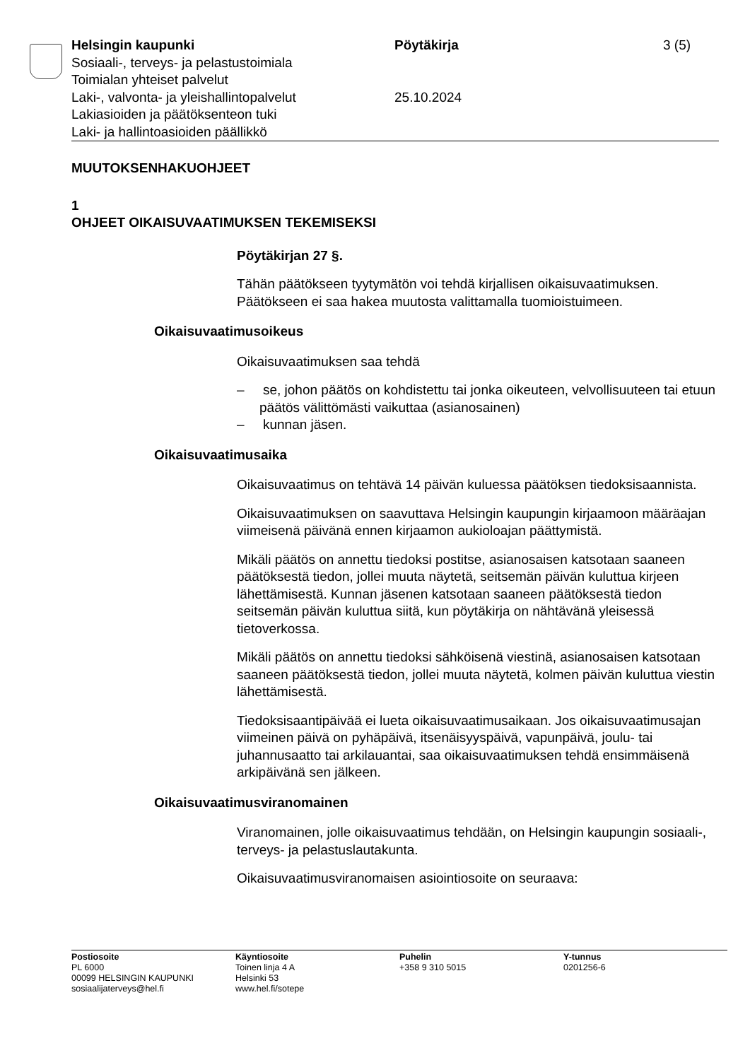Helsingin kaupunki
Sosiaali-, terveys- ja pelastustoimiala
Toimialan yhteiset palvelut
Laki-, valvonta- ja yleishallintopalvelut
Lakiasioiden ja päätöksenteon tuki
Laki- ja hallintoasioiden päällikkö
Pöytäkirja
25.10.2024
3 (5)
MUUTOKSENHAKUOHJEET
1
OHJEET OIKAISUVAATIMUKSEN TEKEMISEKSI
Pöytäkirjan 27 §.
Tähän päätökseen tyytymätön voi tehdä kirjallisen oikaisuvaatimuksen. Päätökseen ei saa hakea muutosta valittamalla tuomioistuimeen.
Oikaisuvaatimusoikeus
Oikaisuvaatimuksen saa tehdä
– se, johon päätös on kohdistettu tai jonka oikeuteen, velvollisuuteen tai etuun päätös välittömästi vaikuttaa (asianosainen)
– kunnan jäsen.
Oikaisuvaatimusaika
Oikaisuvaatimus on tehtävä 14 päivän kuluessa päätöksen tiedoksi­saannista.
Oikaisuvaatimuksen on saavuttava Helsingin kaupungin kirjaamoon määräajan viimeisenä päivänä ennen kirjaamon aukioloajan päättymis­tä.
Mikäli päätös on annettu tiedoksi postitse, asianosaisen katsotaan saaneen päätöksestä tiedon, jollei muuta näytetä, seitsemän päivän kuluttua kirjeen lähettämisestä. Kunnan jäsenen katsotaan saaneen päätöksestä tiedon seitsemän päivän kuluttua siitä, kun pöytäkirja on nähtävänä yleisessä tietoverkossa.
Mikäli päätös on annettu tiedoksi sähköisenä viestinä, asianosaisen katsotaan saaneen päätöksestä tiedon, jollei muuta näytetä, kolmen päivän kuluttua viestin lähettämisestä.
Tiedoksisaantipäivää ei lueta oikaisuvaatimusaikaan. Jos oikaisuvaati­musajan viimeinen päivä on pyhäpäivä, itsenäisyyspäivä, vapunpäivä, joulu- tai juhannusaatto tai arkilauantai, saa oikaisuvaatimuksen tehdä ensimmäisenä arkipäivänä sen jälkeen.
Oikaisuvaatimusviranomainen
Viranomainen, jolle oikaisuvaatimus tehdään, on Helsingin kaupungin sosiaali-, terveys- ja pelastuslautakunta.
Oikaisuvaatimusviranomaisen asiointiosoite on seuraava:
Postiosoite
PL 6000
00099 HELSINGIN KAUPUNKI
sosiaalijaterveys@hel.fi
Käyntiosoite
Toinen linja 4 A
Helsinki 53
www.hel.fi/sotepe
Puhelin
+358 9 310 5015
Y-tunnus
0201256-6